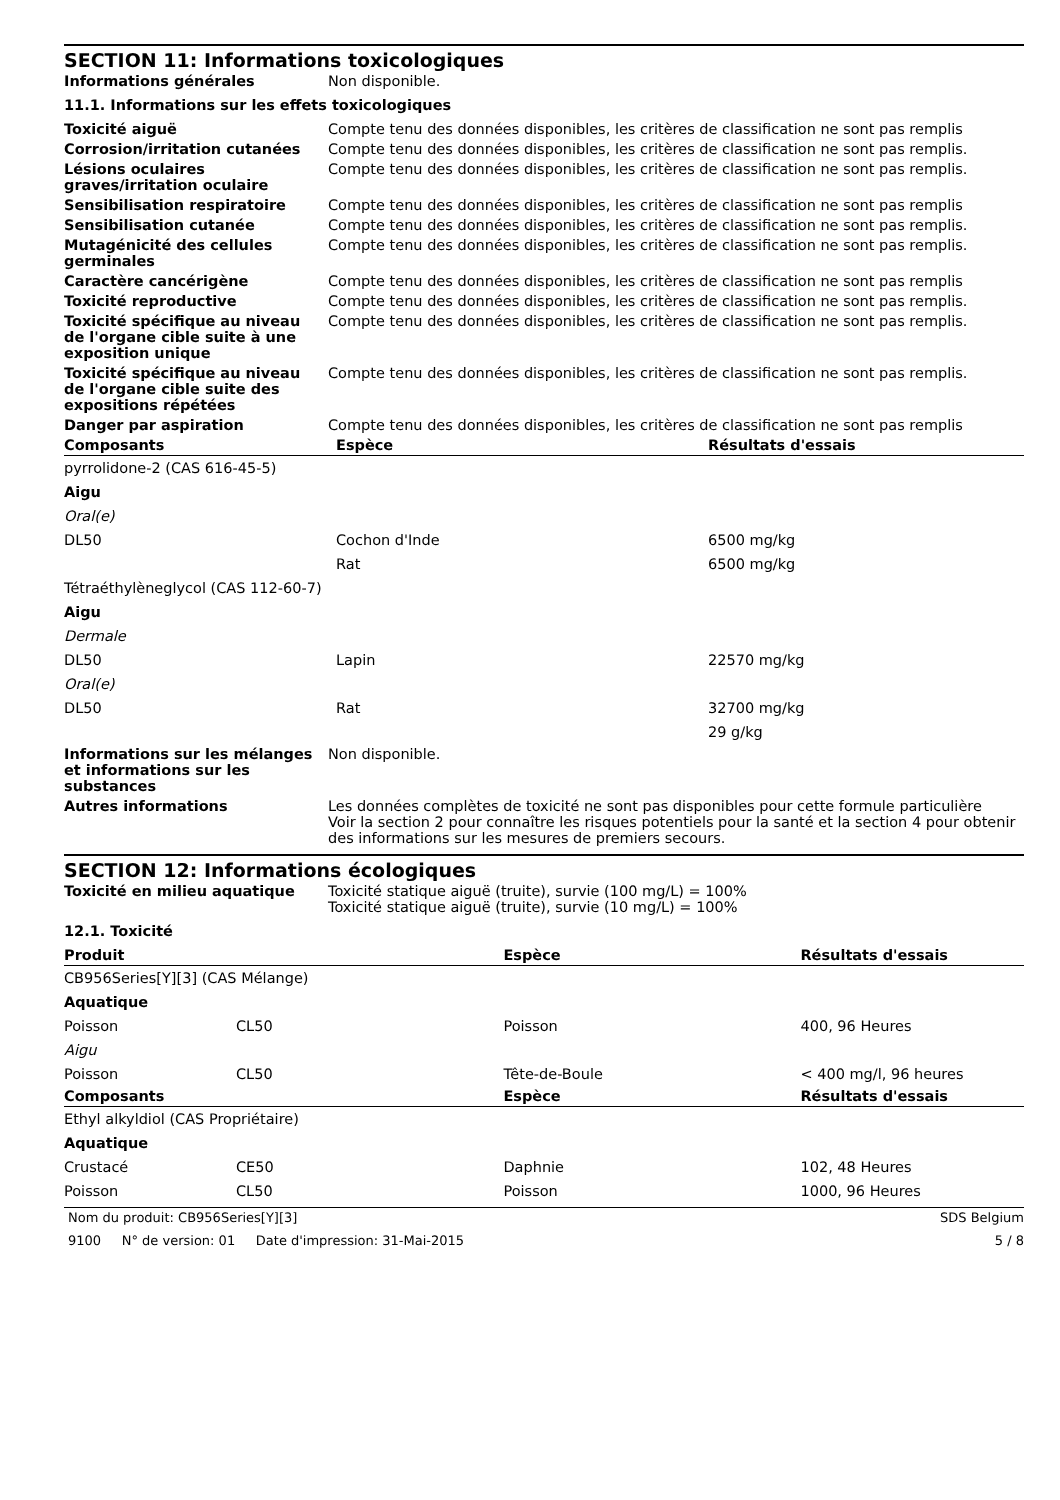SECTION 11: Informations toxicologiques
| Informations générales | Non disponible. |
11.1. Informations sur les effets toxicologiques
| Toxicité aiguë | Compte tenu des données disponibles, les critères de classification ne sont pas remplis |
| Corrosion/irritation cutanées | Compte tenu des données disponibles, les critères de classification ne sont pas remplis. |
| Lésions oculaires graves/irritation oculaire | Compte tenu des données disponibles, les critères de classification ne sont pas remplis. |
| Sensibilisation respiratoire | Compte tenu des données disponibles, les critères de classification ne sont pas remplis |
| Sensibilisation cutanée | Compte tenu des données disponibles, les critères de classification ne sont pas remplis. |
| Mutagénicité des cellules germinales | Compte tenu des données disponibles, les critères de classification ne sont pas remplis. |
| Caractère cancérigène | Compte tenu des données disponibles, les critères de classification ne sont pas remplis |
| Toxicité reproductive | Compte tenu des données disponibles, les critères de classification ne sont pas remplis. |
| Toxicité spécifique au niveau de l'organe cible suite à une exposition unique | Compte tenu des données disponibles, les critères de classification ne sont pas remplis. |
| Toxicité spécifique au niveau de l'organe cible suite des expositions répétées | Compte tenu des données disponibles, les critères de classification ne sont pas remplis. |
| Danger par aspiration | Compte tenu des données disponibles, les critères de classification ne sont pas remplis |
| Composants | Espèce | Résultats d'essais |
| --- | --- | --- |
| pyrrolidone-2 (CAS 616-45-5) | | |
| Aigu | | |
| Oral(e) | | |
| DL50 | Cochon d'Inde | 6500 mg/kg |
| | Rat | 6500 mg/kg |
| Tétraéthylèneglycol (CAS 112-60-7) | | |
| Aigu | | |
| Dermale | | |
| DL50 | Lapin | 22570 mg/kg |
| Oral(e) | | |
| DL50 | Rat | 32700 mg/kg |
| | | 29 g/kg |
| Informations sur les mélanges et informations sur les substances | Non disponible. |
| Autres informations | Les données complètes de toxicité ne sont pas disponibles pour cette formule particulière Voir la section 2 pour connaître les risques potentiels pour la santé et la section 4 pour obtenir des informations sur les mesures de premiers secours. |
SECTION 12: Informations écologiques
| Toxicité en milieu aquatique | Toxicité statique aiguë (truite), survie (100 mg/L) = 100% Toxicité statique aiguë (truite), survie (10 mg/L) = 100% |
12.1. Toxicité
| Produit | | Espèce | Résultats d'essais |
| --- | --- | --- | --- |
| CB956Series[Y][3] (CAS Mélange) | | | |
| Aquatique | | | |
| Poisson | CL50 | Poisson | 400, 96 Heures |
| Aigu | | | |
| Poisson | CL50 | Tête-de-Boule | < 400 mg/l, 96 heures |
| Composants | | Espèce | Résultats d'essais |
| Ethyl alkyldiol (CAS Propriétaire) | | | |
| Aquatique | | | |
| Crustacé | CE50 | Daphnie | 102, 48 Heures |
| Poisson | CL50 | Poisson | 1000, 96 Heures |
Nom du produit: CB956Series[Y][3] SDS Belgium
9100 N° de version: 01 Date d'impression: 31-Mai-2015 5 / 8